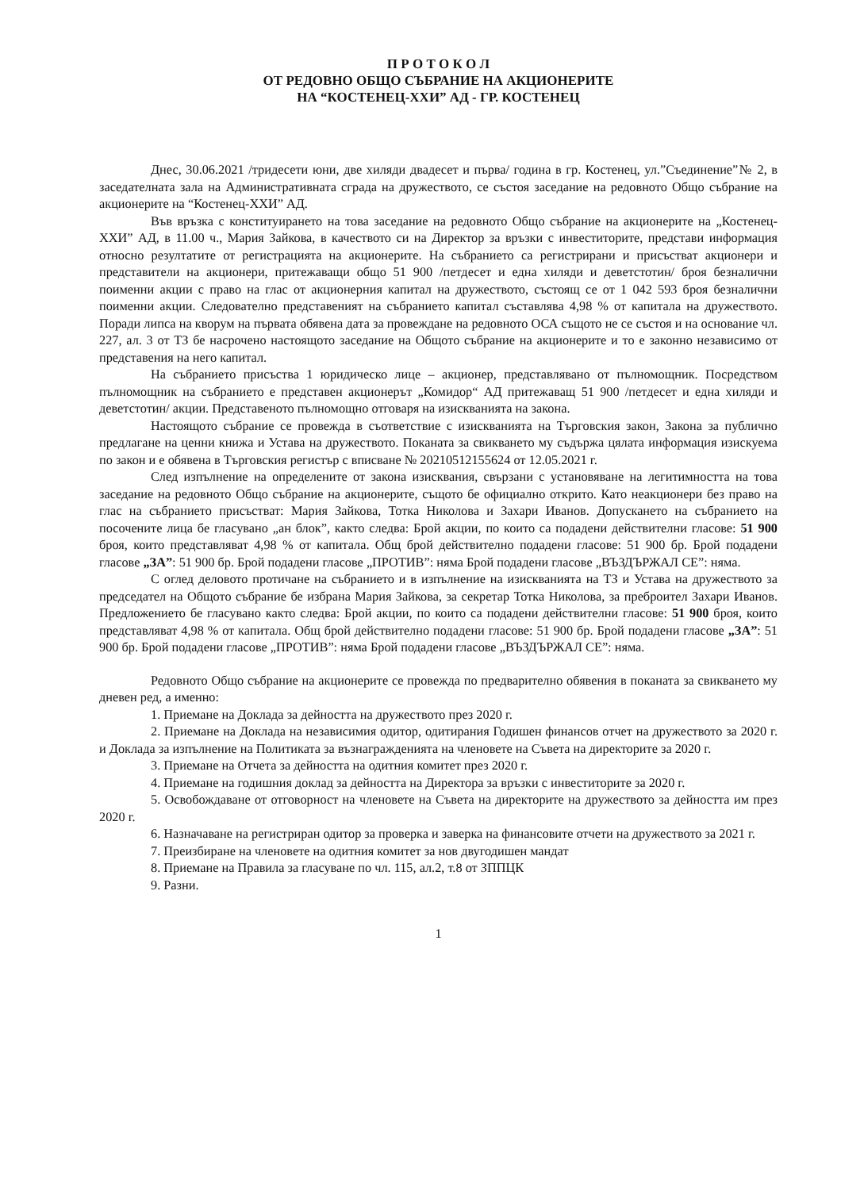П Р О Т О К О Л
ОТ РЕДОВНО ОБЩО СЪБРАНИЕ НА АКЦИОНЕРИТЕ
НА “КОСТЕНЕЦ-ХХИ” АД - ГР. КОСТЕНЕЦ
Днес, 30.06.2021 /тридесети юни, две хиляди двадесет и първа/ година в гр. Костенец, ул.”Съединение”№ 2, в заседателната зала на Административната сграда на дружеството, се състоя заседание на редовното Общо събрание на акционерите на “Костенец-ХХИ” АД.
Във връзка с конституирането на това заседание на редовното Общо събрание на акционерите на „Костенец-ХХИ” АД, в 11.00 ч., Мария Зайкова, в качеството си на Директор за връзки с инвеститорите, представи информация относно резултатите от регистрацията на акционерите. На събранието са регистрирани и присъстват акционери и представители на акционери, притежаващи общо 51 900 /петдесет и една хиляди и деветстотин/ броя безналични поименни акции с право на глас от акционерния капитал на дружеството, състоящ се от 1 042 593 броя безналични поименни акции. Следователно представеният на събранието капитал съставлява 4,98 % от капитала на дружеството. Поради липса на кворум на първата обявена дата за провеждане на редовното ОСА същото не се състоя и на основание чл. 227, ал. 3 от ТЗ бе насрочено настоящото заседание на Общото събрание на акционерите и то е законно независимо от представения на него капитал.
На събранието присъства 1 юридическо лице – акционер, представлявано от пълномощник. Посредством пълномощник на събранието е представен акционерът „Комидор“ АД притежаващ 51 900 /петдесет и една хиляди и деветстотин/ акции. Представеното пълномощно отговаря на изискванията на закона.
Настоящото събрание се провежда в съответствие с изискванията на Търговския закон, Закона за публично предлагане на ценни книжа и Устава на дружеството. Поканата за свикването му съдържа цялата информация изискуема по закон и е обявена в Търговския регистър с вписване № 20210512155624 от 12.05.2021 г.
След изпълнение на определените от закона изисквания, свързани с установяване на легитимността на това заседание на редовното Общо събрание на акционерите, същото бе официално открито. Като неакционери без право на глас на събранието присъстват: Мария Зайкова, Тотка Николова и Захари Иванов. Допускането на събранието на посочените лица бе гласувано „ан блок”, както следва: Брой акции, по които са подадени действителни гласове: 51 900 броя, които представляват 4,98 % от капитала. Общ брой действително подадени гласове: 51 900 бр. Брой подадени гласове „ЗА”: 51 900 бр. Брой подадени гласове „ПРОТИВ”: няма Брой подадени гласове „ВЪЗДЪРЖАЛ СЕ”: няма.
С оглед деловото протичане на събранието и в изпълнение на изискванията на ТЗ и Устава на дружеството за председател на Общото събрание бе избрана Мария Зайкова, за секретар Тотка Николова, за преброител Захари Иванов. Предложението бе гласувано както следва: Брой акции, по които са подадени действителни гласове: 51 900 броя, които представляват 4,98 % от капитала. Общ брой действително подадени гласове: 51 900 бр. Брой подадени гласове „ЗА”: 51 900 бр. Брой подадени гласове „ПРОТИВ”: няма Брой подадени гласове „ВЪЗДЪРЖАЛ СЕ”: няма.
Редовното Общо събрание на акционерите се провежда по предварително обявения в поканата за свикването му дневен ред, а именно:
1. Приемане на Доклада за дейността на дружеството през 2020 г.
2. Приемане на Доклада на независимия одитор, одитирания Годишен финансов отчет на дружеството за 2020 г. и Доклада за изпълнение на Политиката за възнагражденията на членовете на Съвета на директорите за 2020 г.
3. Приемане на Отчета за дейността на одитния комитет през 2020 г.
4. Приемане на годишния доклад за дейността на Директора за връзки с инвеститорите за 2020 г.
5. Освобождаване от отговорност на членовете на Съвета на директорите на дружеството за дейността им през 2020 г.
6. Назначаване на регистриран одитор за проверка и заверка на финансовите отчети на дружеството за 2021 г.
7. Преизбиране на членовете на одитния комитет за нов двугодишен мандат
8. Приемане на Правила за гласуване по чл. 115, ал.2, т.8 от ЗППЦК
9. Разни.
1